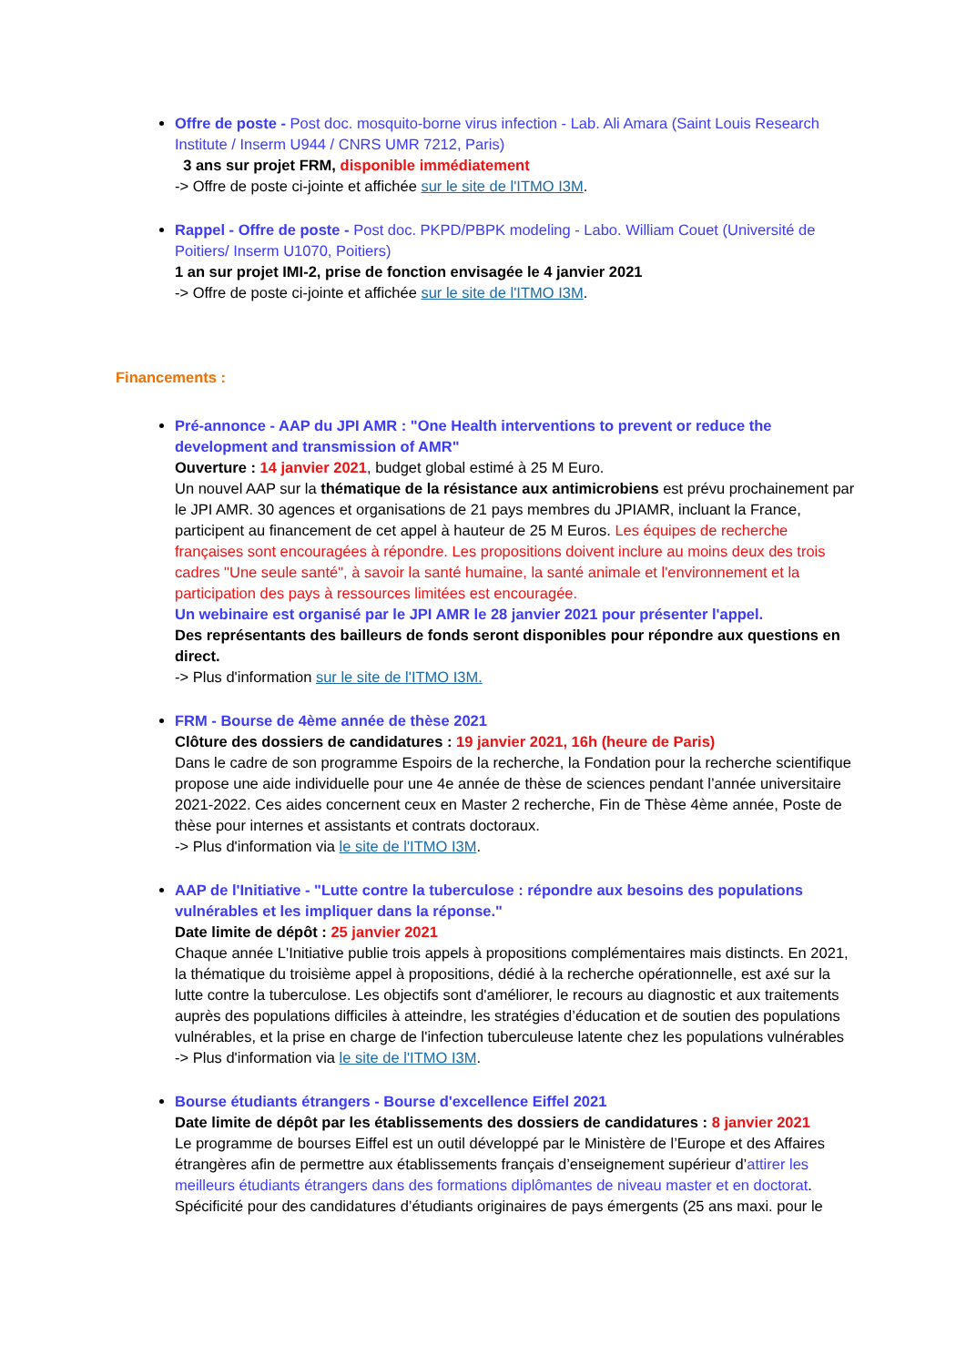Offre de poste - Post doc. mosquito-borne virus infection - Lab. Ali Amara (Saint Louis Research Institute / Inserm U944 / CNRS UMR 7212, Paris)
3 ans sur projet FRM, disponible immédiatement
-> Offre de poste ci-jointe et affichée sur le site de l'ITMO I3M.
Rappel - Offre de poste - Post doc. PKPD/PBPK modeling - Labo. William Couet (Université de Poitiers/ Inserm U1070, Poitiers)
1 an sur projet IMI-2, prise de fonction envisagée le 4 janvier 2021
-> Offre de poste ci-jointe et affichée sur le site de l'ITMO I3M.
Financements :
Pré-annonce - AAP du JPI AMR : "One Health interventions to prevent or reduce the development and transmission of AMR"
Ouverture : 14 janvier 2021, budget global estimé à 25 M Euro.
Un nouvel AAP sur la thématique de la résistance aux antimicrobiens est prévu prochainement par le JPI AMR. 30 agences et organisations de 21 pays membres du JPIAMR, incluant la France, participent au financement de cet appel à hauteur de 25 M Euros. Les équipes de recherche françaises sont encouragées à répondre. Les propositions doivent inclure au moins deux des trois cadres "Une seule santé", à savoir la santé humaine, la santé animale et l'environnement et la participation des pays à ressources limitées est encouragée.
Un webinaire est organisé par le JPI AMR le 28 janvier 2021 pour présenter l'appel.
Des représentants des bailleurs de fonds seront disponibles pour répondre aux questions en direct.
-> Plus d'information sur le site de l'ITMO I3M.
FRM - Bourse de 4ème année de thèse 2021
Clôture des dossiers de candidatures : 19 janvier 2021, 16h (heure de Paris)
Dans le cadre de son programme Espoirs de la recherche, la Fondation pour la recherche scientifique propose une aide individuelle pour une 4e année de thèse de sciences pendant l’année universitaire 2021-2022. Ces aides concernent ceux en Master 2 recherche, Fin de Thèse 4ème année, Poste de thèse pour internes et assistants et contrats doctoraux.
-> Plus d'information via le site de l'ITMO I3M.
AAP de l'Initiative - "Lutte contre la tuberculose : répondre aux besoins des populations vulnérables et les impliquer dans la réponse."
Date limite de dépôt : 25 janvier 2021
Chaque année L'Initiative publie trois appels à propositions complémentaires mais distincts. En 2021, la thématique du troisième appel à propositions, dédié à la recherche opérationnelle, est axé sur la lutte contre la tuberculose. Les objectifs sont d'améliorer, le recours au diagnostic et aux traitements auprès des populations difficiles à atteindre, les stratégies d’éducation et de soutien des populations vulnérables, et la prise en charge de l'infection tuberculeuse latente chez les populations vulnérables
-> Plus d'information via le site de l'ITMO I3M.
Bourse étudiants étrangers - Bourse d'excellence Eiffel 2021
Date limite de dépôt par les établissements des dossiers de candidatures : 8 janvier 2021
Le programme de bourses Eiffel est un outil développé par le Ministère de l’Europe et des Affaires étrangères afin de permettre aux établissements français d’enseignement supérieur d’attirer les meilleurs étudiants étrangers dans des formations diplômantes de niveau master et en doctorat. Spécificité pour des candidatures d’étudiants originaires de pays émergents (25 ans maxi. pour le